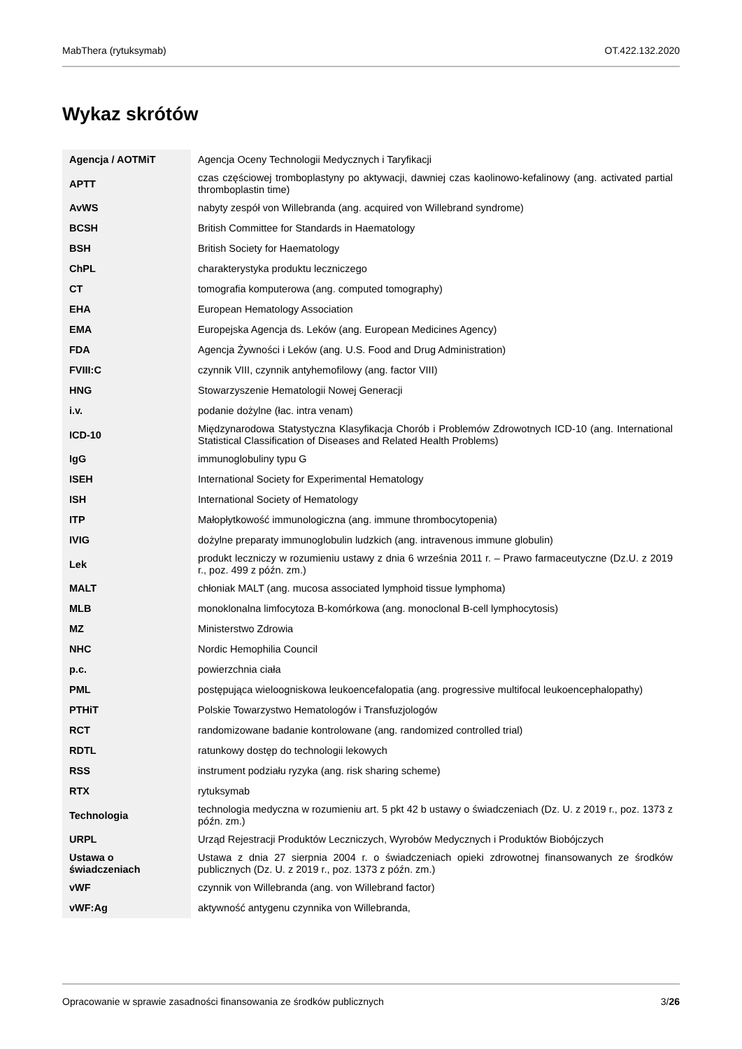MabThera (rytuksymab) OT.422.132.2020
Wykaz skrótów
| Agencja / AOTMiT | Agencja Oceny Technologii Medycznych i Taryfikacji |
| APTT | czas częściowej tromboplastyny po aktywacji, dawniej czas kaolinowo-kefalinowy (ang. activated partial thromboplastin time) |
| AvWS | nabyty zespół von Willebranda (ang. acquired von Willebrand syndrome) |
| BCSH | British Committee for Standards in Haematology |
| BSH | British Society for Haematology |
| ChPL | charakterystyka produktu leczniczego |
| CT | tomografia komputerowa (ang. computed tomography) |
| EHA | European Hematology Association |
| EMA | Europejska Agencja ds. Leków (ang. European Medicines Agency) |
| FDA | Agencja Żywności i Leków (ang. U.S. Food and Drug Administration) |
| FVIII:C | czynnik VIII, czynnik antyhemofilowy (ang. factor VIII) |
| HNG | Stowarzyszenie Hematologii Nowej Generacji |
| i.v. | podanie dożylne (łac. intra venam) |
| ICD-10 | Międzynarodowa Statystyczna Klasyfikacja Chorób i Problemów Zdrowotnych ICD-10 (ang. International Statistical Classification of Diseases and Related Health Problems) |
| IgG | immunoglobuliny typu G |
| ISEH | International Society for Experimental Hematology |
| ISH | International Society of Hematology |
| ITP | Małopłytkowość immunologiczna (ang. immune thrombocytopenia) |
| IVIG | dożylne preparaty immunoglobulin ludzkich (ang. intravenous immune globulin) |
| Lek | produkt leczniczy w rozumieniu ustawy z dnia 6 września 2011 r. – Prawo farmaceutyczne (Dz.U. z 2019 r., poz. 499 z późn. zm.) |
| MALT | chłoniak MALT (ang. mucosa associated lymphoid tissue lymphoma) |
| MLB | monoklonalna limfocytoza B-komórkowa (ang. monoclonal B-cell lymphocytosis) |
| MZ | Ministerstwo Zdrowia |
| NHC | Nordic Hemophilia Council |
| p.c. | powierzchnia ciała |
| PML | postępująca wieloogniskowa leukoencefalopatia (ang. progressive multifocal leukoencephalopathy) |
| PTHiT | Polskie Towarzystwo Hematologów i Transfuzjologów |
| RCT | randomizowane badanie kontrolowane (ang. randomized controlled trial) |
| RDTL | ratunkowy dostęp do technologii lekowych |
| RSS | instrument podziału ryzyka (ang. risk sharing scheme) |
| RTX | rytuksymab |
| Technologia | technologia medyczna w rozumieniu art. 5 pkt 42 b ustawy o świadczeniach (Dz. U. z 2019 r., poz. 1373 z późn. zm.) |
| URPL | Urząd Rejestracji Produktów Leczniczych, Wyrobów Medycznych i Produktów Biobójczych |
| Ustawa o świadczeniach | Ustawa z dnia 27 sierpnia 2004 r. o świadczeniach opieki zdrowotnej finansowanych ze środków publicznych (Dz. U. z 2019 r., poz. 1373 z późn. zm.) |
| vWF | czynnik von Willebranda (ang. von Willebrand factor) |
| vWF:Ag | aktywność antygenu czynnika von Willebranda, |
Opracowanie w sprawie zasadności finansowania ze środków publicznych 3/26